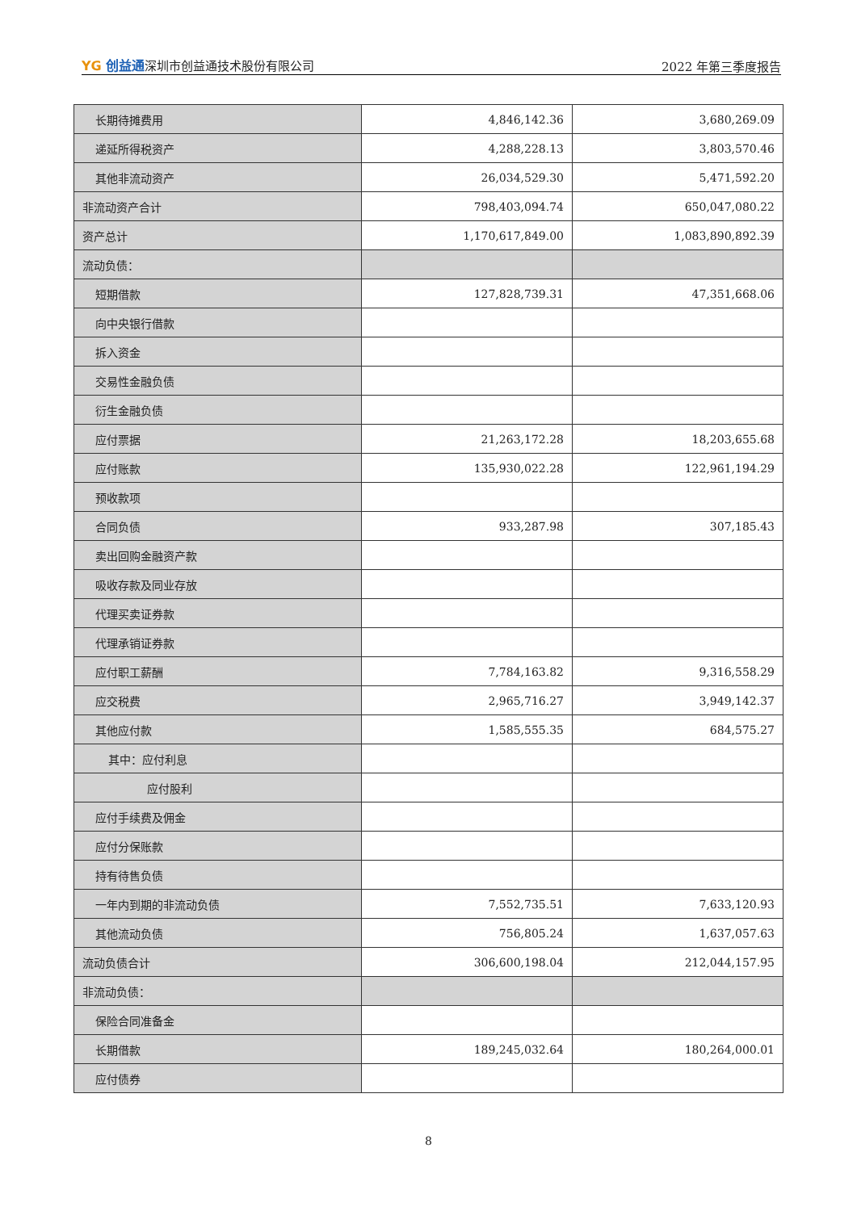YG 创益通深圳市创益通技术股份有限公司
2022 年第三季度报告
| 长期待摊费用 | 4,846,142.36 | 3,680,269.09 |
| 递延所得税资产 | 4,288,228.13 | 3,803,570.46 |
| 其他非流动资产 | 26,034,529.30 | 5,471,592.20 |
| 非流动资产合计 | 798,403,094.74 | 650,047,080.22 |
| 资产总计 | 1,170,617,849.00 | 1,083,890,892.39 |
| 流动负债： | | |
| 短期借款 | 127,828,739.31 | 47,351,668.06 |
| 向中央银行借款 | | |
| 拆入资金 | | |
| 交易性金融负债 | | |
| 衍生金融负债 | | |
| 应付票据 | 21,263,172.28 | 18,203,655.68 |
| 应付账款 | 135,930,022.28 | 122,961,194.29 |
| 预收款项 | | |
| 合同负债 | 933,287.98 | 307,185.43 |
| 卖出回购金融资产款 | | |
| 吸收存款及同业存放 | | |
| 代理买卖证券款 | | |
| 代理承销证券款 | | |
| 应付职工薪酬 | 7,784,163.82 | 9,316,558.29 |
| 应交税费 | 2,965,716.27 | 3,949,142.37 |
| 其他应付款 | 1,585,555.35 | 684,575.27 |
| 其中：应付利息 | | |
| 应付股利 | | |
| 应付手续费及佣金 | | |
| 应付分保账款 | | |
| 持有待售负债 | | |
| 一年内到期的非流动负债 | 7,552,735.51 | 7,633,120.93 |
| 其他流动负债 | 756,805.24 | 1,637,057.63 |
| 流动负债合计 | 306,600,198.04 | 212,044,157.95 |
| 非流动负债： | | |
| 保险合同准备金 | | |
| 长期借款 | 189,245,032.64 | 180,264,000.01 |
| 应付债券 | | |
8